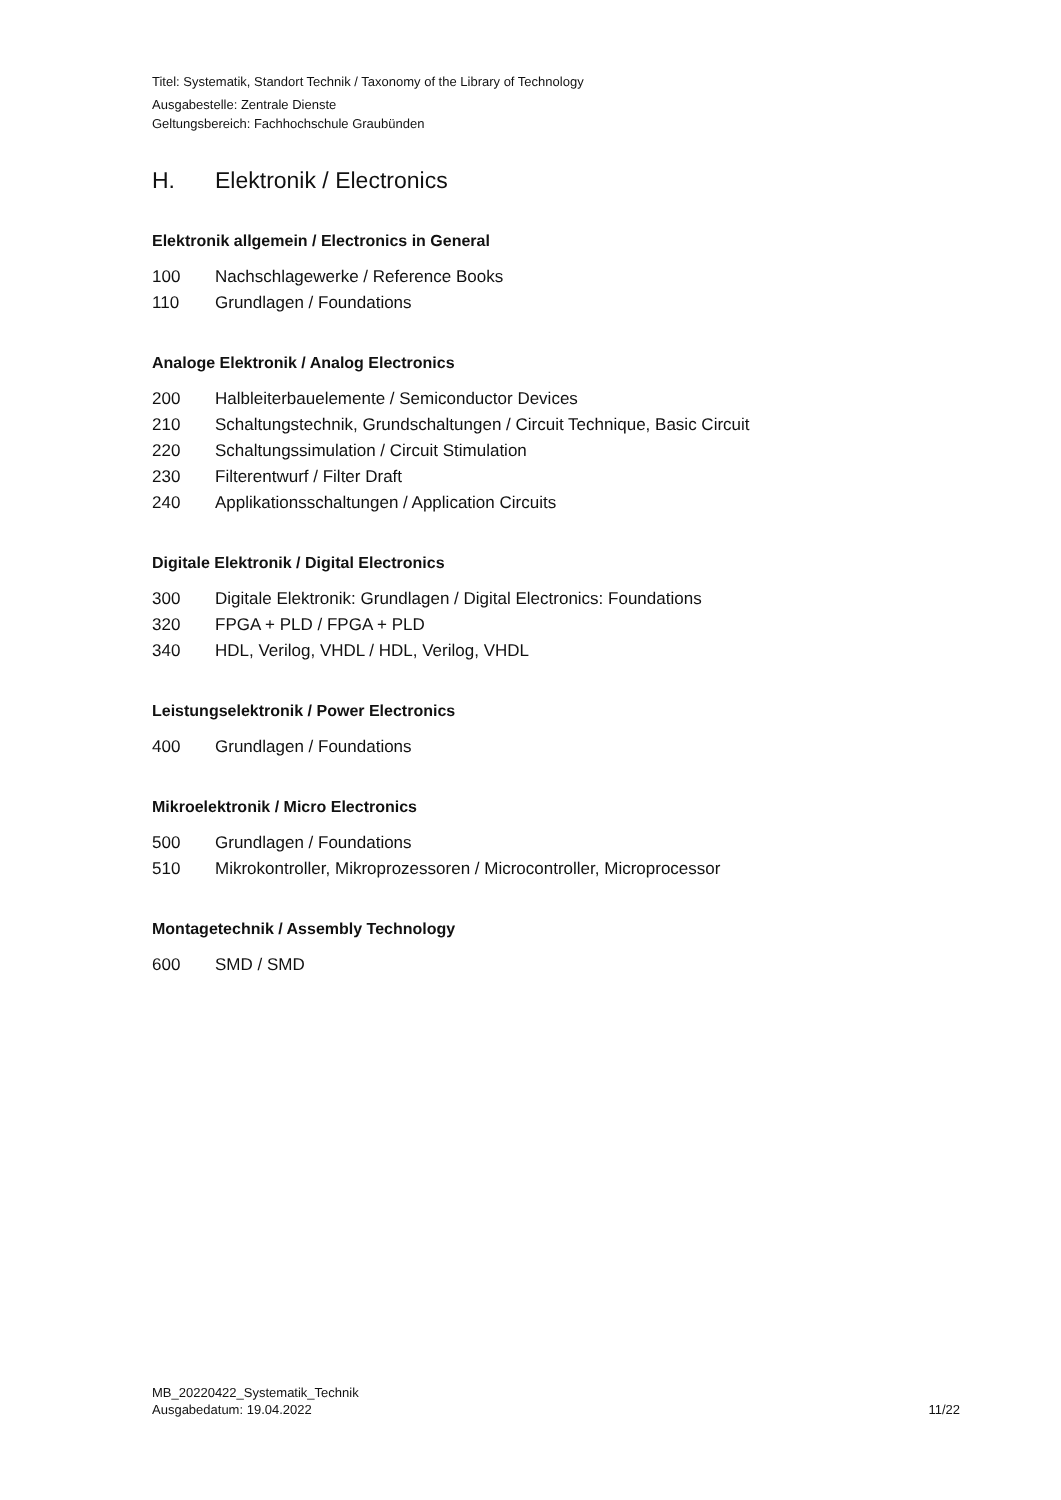Titel: Systematik, Standort Technik / Taxonomy of the Library of Technology
Ausgabestelle: Zentrale Dienste
Geltungsbereich: Fachhochschule Graubünden
H. Elektronik / Electronics
Elektronik allgemein / Electronics in General
100 Nachschlagewerke / Reference Books
110 Grundlagen / Foundations
Analoge Elektronik / Analog Electronics
200 Halbleiterbauelemente / Semiconductor Devices
210 Schaltungstechnik, Grundschaltungen / Circuit Technique, Basic Circuit
220 Schaltungssimulation / Circuit Stimulation
230 Filterentwurf / Filter Draft
240 Applikationsschaltungen / Application Circuits
Digitale Elektronik / Digital Electronics
300 Digitale Elektronik: Grundlagen / Digital Electronics: Foundations
320 FPGA + PLD / FPGA + PLD
340 HDL, Verilog, VHDL / HDL, Verilog, VHDL
Leistungselektronik / Power Electronics
400 Grundlagen / Foundations
Mikroelektronik / Micro Electronics
500 Grundlagen / Foundations
510 Mikrokontroller, Mikroprozessoren / Microcontroller, Microprocessor
Montagetechnik / Assembly Technology
600 SMD / SMD
MB_20220422_Systematik_Technik
Ausgabedatum: 19.04.2022
11/22